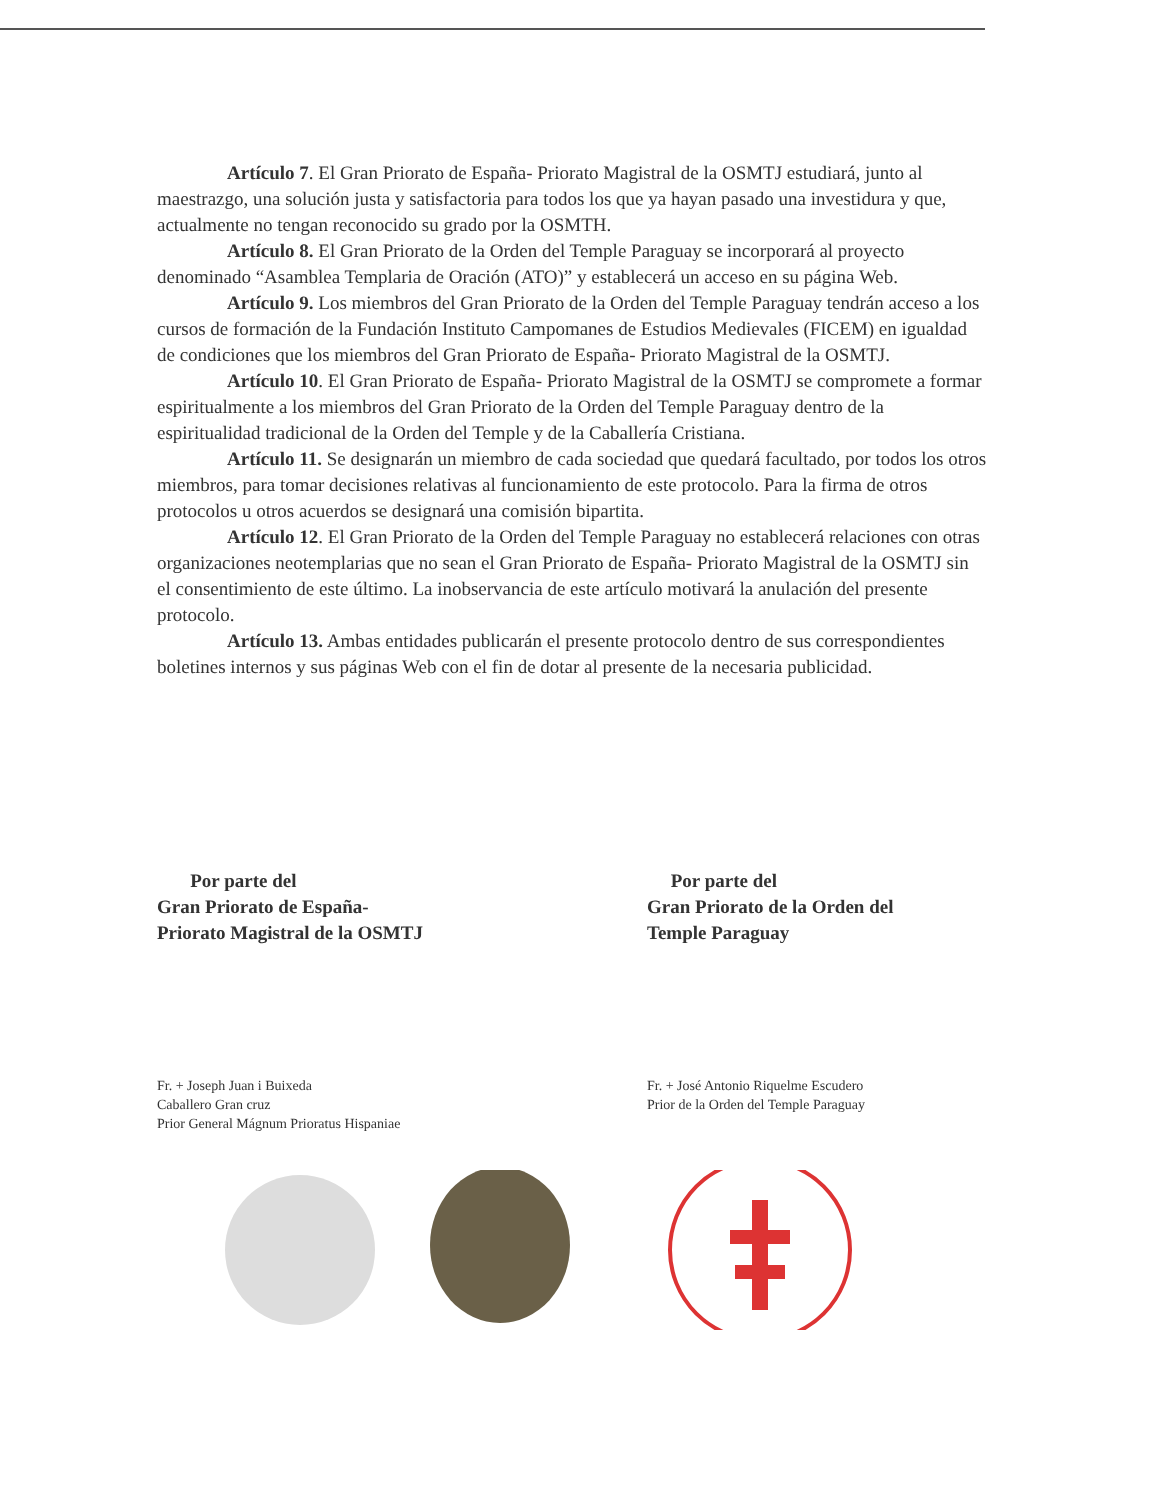Artículo 7. El Gran Priorato de España- Priorato Magistral de la OSMTJ estudiará, junto al maestrazgo, una solución justa y satisfactoria para todos los que ya hayan pasado una investidura y que, actualmente no tengan reconocido su grado por la OSMTH.
Artículo 8. El Gran Priorato de la Orden del Temple Paraguay se incorporará al proyecto denominado “Asamblea Templaria de Oración (ATO)” y establecerá un acceso en su página Web.
Artículo 9. Los miembros del Gran Priorato de la Orden del Temple Paraguay tendrán acceso a los cursos de formación de la Fundación Instituto Campomanes de Estudios Medievales (FICEM) en igualdad de condiciones que los miembros del Gran Priorato de España- Priorato Magistral de la OSMTJ.
Artículo 10. El Gran Priorato de España- Priorato Magistral de la OSMTJ se compromete a formar espiritualmente a los miembros del Gran Priorato de la Orden del Temple Paraguay dentro de la espiritualidad tradicional de la Orden del Temple y de la Caballería Cristiana.
Artículo 11. Se designarán un miembro de cada sociedad que quedará facultado, por todos los otros miembros, para tomar decisiones relativas al funcionamiento de este protocolo. Para la firma de otros protocolos u otros acuerdos se designará una comisión bipartita.
Artículo 12. El Gran Priorato de la Orden del Temple Paraguay no establecerá relaciones con otras organizaciones neotemplarias que no sean el Gran Priorato de España- Priorato Magistral de la OSMTJ sin el consentimiento de este último. La inobservancia de este artículo motivará la anulación del presente protocolo.
Artículo 13. Ambas entidades publicarán el presente protocolo dentro de sus correspondientes boletines internos y sus páginas Web con el fin de dotar al presente de la necesaria publicidad.
Por parte del
Gran Priorato de España-
Priorato Magistral de la OSMTJ
Fr. + Joseph Juan i Buixeda
Caballero Gran cruz
Prior General Mágnum Prioratus Hispaniae
Por parte del
Gran Priorato de la Orden del
Temple Paraguay
Fr. + José Antonio Riquelme Escudero
Prior de la Orden del Temple Paraguay